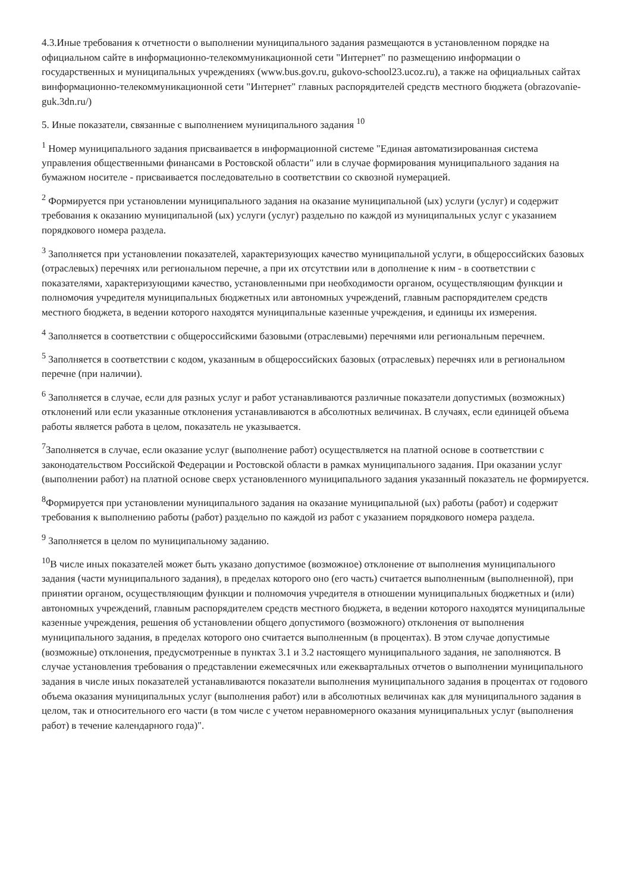4.3.Иные требования к отчетности о выполнении муниципального задания размещаются в установленном порядке на официальном сайте в информационно-телекоммуникационной сети "Интернет" по размещению информации о государственных и муниципальных учреждениях (www.bus.gov.ru, gukovo-school23.ucoz.ru), а также на официальных сайтах винформационно-телекоммуникационной сети "Интернет" главных распорядителей средств местного бюджета (obrazovanie-guk.3dn.ru/)
5. Иные показатели, связанные с выполнением муниципального задания <sup>10</sup>
<sup>1</sup> Номер муниципального задания присваивается в информационной системе "Единая автоматизированная система управления общественными финансами в Ростовской области" или в случае формирования муниципального задания на бумажном носителе - присваивается последовательно в соответствии со сквозной нумерацией.
<sup>2</sup> Формируется при установлении муниципального задания на оказание муниципальной (ых) услуги (услуг) и содержит требования к оказанию муниципальной (ых) услуги (услуг) раздельно по каждой из муниципальных услуг с указанием порядкового номера раздела.
<sup>3</sup> Заполняется при установлении показателей, характеризующих качество муниципальной услуги, в общероссийских базовых (отраслевых) перечнях или региональном перечне, а при их отсутствии или в дополнение к ним - в соответствии с показателями, характеризующими качество, установленными при необходимости органом, осуществляющим функции и полномочия учредителя муниципальных бюджетных или автономных учреждений, главным распорядителем средств местного бюджета, в ведении которого находятся муниципальные казенные учреждения, и единицы их измерения.
<sup>4</sup> Заполняется в соответствии с общероссийскими базовыми (отраслевыми) перечнями или региональным перечнем.
<sup>5</sup> Заполняется в соответствии с кодом, указанным в общероссийских базовых (отраслевых) перечнях или в региональном перечне (при наличии).
<sup>6</sup> Заполняется в случае, если для разных услуг и работ устанавливаются различные показатели допустимых (возможных) отклонений или если указанные отклонения устанавливаются в абсолютных величинах. В случаях, если единицей объема работы является работа в целом, показатель не указывается.
<sup>7</sup> Заполняется в случае, если оказание услуг (выполнение работ) осуществляется на платной основе в соответствии с законодательством Российской Федерации и Ростовской области в рамках муниципального задания. При оказании услуг (выполнении работ) на платной основе сверх установленного муниципального задания указанный показатель не формируется.
<sup>8</sup> Формируется при установлении муниципального задания на оказание муниципальной (ых) работы (работ) и содержит требования к выполнению работы (работ) раздельно по каждой из работ с указанием порядкового номера раздела.
<sup>9</sup> Заполняется в целом по муниципальному заданию.
<sup>10</sup> В числе иных показателей может быть указано допустимое (возможное) отклонение от выполнения муниципального задания (части муниципального задания), в пределах которого оно (его часть) считается выполненным (выполненной), при принятии органом, осуществляющим функции и полномочия учредителя в отношении муниципальных бюджетных и (или) автономных учреждений, главным распорядителем средств местного бюджета, в ведении которого находятся муниципальные казенные учреждения, решения об установлении общего допустимого (возможного) отклонения от выполнения муниципального задания, в пределах которого оно считается выполненным (в процентах). В этом случае допустимые (возможные) отклонения, предусмотренные в пунктах 3.1 и 3.2 настоящего муниципального задания, не заполняются. В случае установления требования о представлении ежемесячных или ежеквартальных отчетов о выполнении муниципального задания в числе иных показателей устанавливаются показатели выполнения муниципального задания в процентах от годового объема оказания муниципальных услуг (выполнения работ) или в абсолютных величинах как для муниципального задания в целом, так и относительного его части (в том числе с учетом неравномерного оказания муниципальных услуг (выполнения работ) в течение календарного года)".